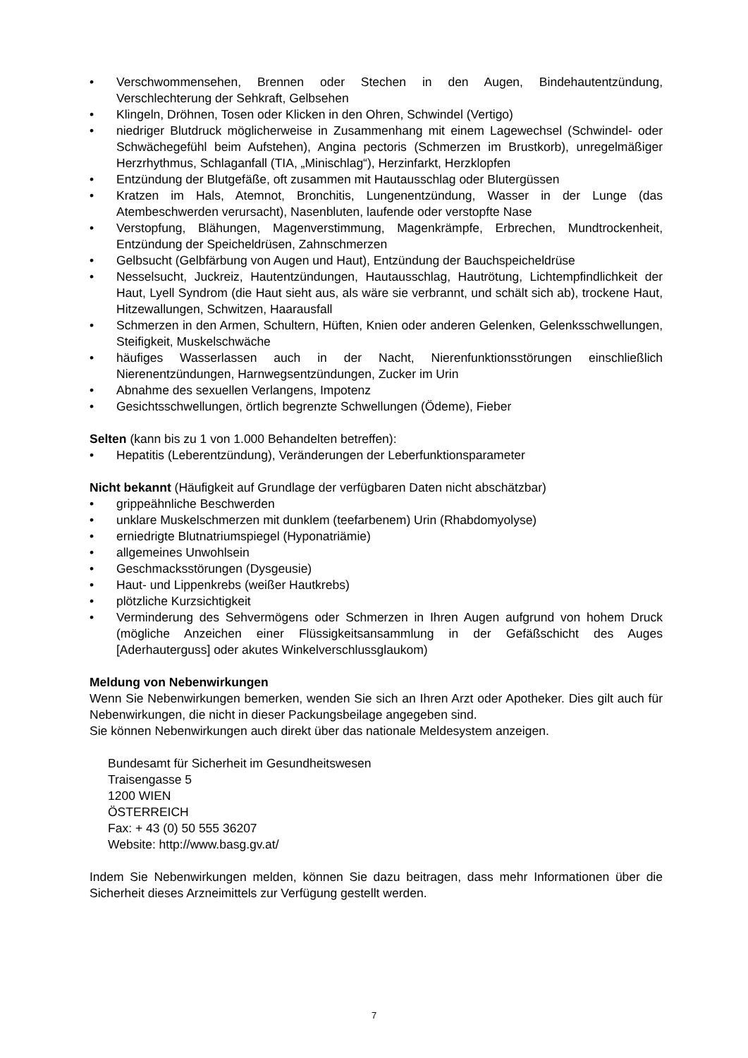• Verschwommensehen, Brennen oder Stechen in den Augen, Bindehautentzündung, Verschlechterung der Sehkraft, Gelbsehen
• Klingeln, Dröhnen, Tosen oder Klicken in den Ohren, Schwindel (Vertigo)
• niedriger Blutdruck möglicherweise in Zusammenhang mit einem Lagewechsel (Schwindel- oder Schwächegefühl beim Aufstehen), Angina pectoris (Schmerzen im Brustkorb), unregelmäßiger Herzrhythmus, Schlaganfall (TIA, „Minischlag“), Herzinfarkt, Herzklopfen
• Entzündung der Blutgefäße, oft zusammen mit Hautausschlag oder Blutergüssen
• Kratzen im Hals, Atemnot, Bronchitis, Lungenentzündung, Wasser in der Lunge (das Atembeschwerden verursacht), Nasenbluten, laufende oder verstopfte Nase
• Verstopfung, Blähungen, Magenverstimmung, Magenkrämpfe, Erbrechen, Mundtrockenheit, Entzündung der Speicheldrüsen, Zahnschmerzen
• Gelbsucht (Gelbfärbung von Augen und Haut), Entzündung der Bauchspeicheldrüse
• Nesselsucht, Juckreiz, Hautentzündungen, Hautausschlag, Hautrötung, Lichtempfindlichkeit der Haut, Lyell Syndrom (die Haut sieht aus, als wäre sie verbrannt, und schält sich ab), trockene Haut, Hitzewallungen, Schwitzen, Haarausfall
• Schmerzen in den Armen, Schultern, Hüften, Knien oder anderen Gelenken, Gelenksschwellungen, Steifigkeit, Muskelschwäche
• häufiges Wasserlassen auch in der Nacht, Nierenfunktionsstörungen einschließlich Nierenentzündungen, Harnwegsentzündungen, Zucker im Urin
• Abnahme des sexuellen Verlangens, Impotenz
• Gesichtsschwellungen, örtlich begrenzte Schwellungen (Ödeme), Fieber
Selten (kann bis zu 1 von 1.000 Behandelten betreffen):
• Hepatitis (Leberentzündung), Veränderungen der Leberfunktionsparameter
Nicht bekannt (Häufigkeit auf Grundlage der verfügbaren Daten nicht abschätzbar)
• grippeähnliche Beschwerden
• unklare Muskelschmerzen mit dunklem (teefarbenem) Urin (Rhabdomyolyse)
• erniedrigte Blutnatriumspiegel (Hyponatriämie)
• allgemeines Unwohlsein
• Geschmacksstörungen (Dysgeusie)
• Haut- und Lippenkrebs (weißer Hautkrebs)
• plötzliche Kurzsichtigkeit
• Verminderung des Sehvermögens oder Schmerzen in Ihren Augen aufgrund von hohem Druck (mögliche Anzeichen einer Flüssigkeitsansammlung in der Gefäßschicht des Auges [Aderhauterguss] oder akutes Winkelverschlussglaukom)
Meldung von Nebenwirkungen
Wenn Sie Nebenwirkungen bemerken, wenden Sie sich an Ihren Arzt oder Apotheker. Dies gilt auch für Nebenwirkungen, die nicht in dieser Packungsbeilage angegeben sind.
Sie können Nebenwirkungen auch direkt über das nationale Meldesystem anzeigen.
Bundesamt für Sicherheit im Gesundheitswesen
Traisengasse 5
1200 WIEN
ÖSTERREICH
Fax: + 43 (0) 50 555 36207
Website: http://www.basg.gv.at/
Indem Sie Nebenwirkungen melden, können Sie dazu beitragen, dass mehr Informationen über die Sicherheit dieses Arzneimittels zur Verfügung gestellt werden.
7